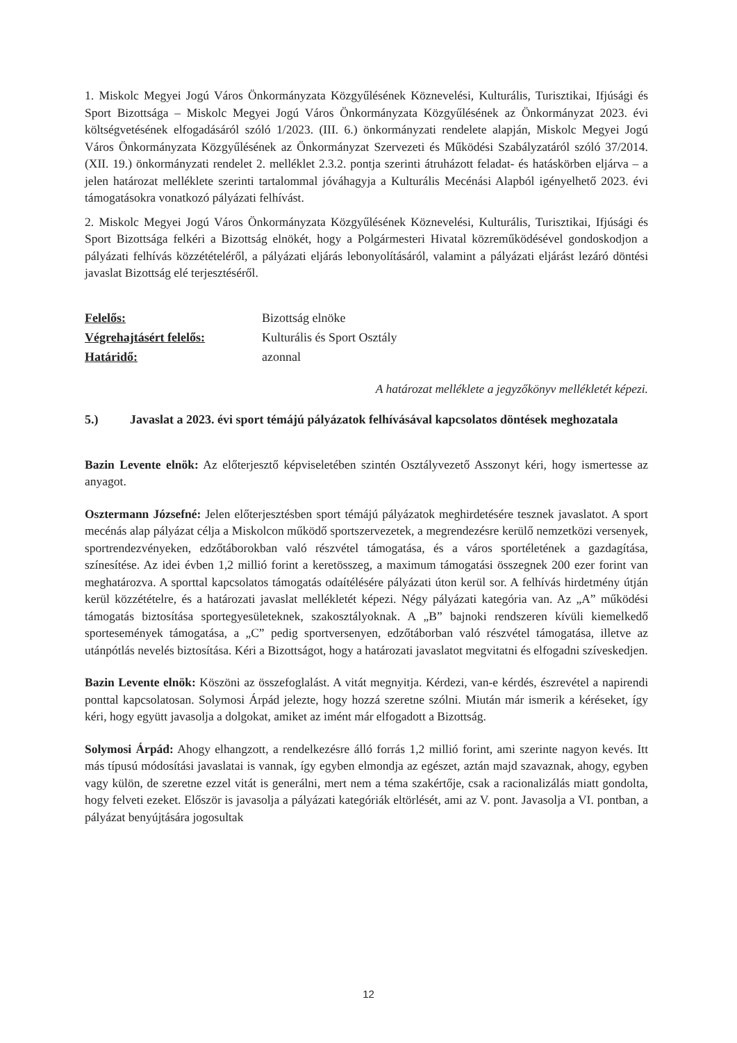1. Miskolc Megyei Jogú Város Önkormányzata Közgyűlésének Köznevelési, Kulturális, Turisztikai, Ifjúsági és Sport Bizottsága – Miskolc Megyei Jogú Város Önkormányzata Közgyűlésének az Önkormányzat 2023. évi költségvetésének elfogadásáról szóló 1/2023. (III. 6.) önkormányzati rendelete alapján, Miskolc Megyei Jogú Város Önkormányzata Közgyűlésének az Önkormányzat Szervezeti és Működési Szabályzatáról szóló 37/2014. (XII. 19.) önkormányzati rendelet 2. melléklet 2.3.2. pontja szerinti átruházott feladat- és hatáskörben eljárva – a jelen határozat melléklete szerinti tartalommal jóváhagyja a Kulturális Mecénási Alapból igényelhető 2023. évi támogatásokra vonatkozó pályázati felhívást.
2. Miskolc Megyei Jogú Város Önkormányzata Közgyűlésének Köznevelési, Kulturális, Turisztikai, Ifjúsági és Sport Bizottsága felkéri a Bizottság elnökét, hogy a Polgármesteri Hivatal közreműködésével gondoskodjon a pályázati felhívás közzétételéről, a pályázati eljárás lebonyolításáról, valamint a pályázati eljárást lezáró döntési javaslat Bizottság elé terjesztéséről.
Felelős: Bizottság elnöke Végrehajtásért felelős: Kulturális és Sport Osztály Határidő: azonnal
A határozat melléklete a jegyzőkönyv mellékletét képezi.
5.) Javaslat a 2023. évi sport témájú pályázatok felhívásával kapcsolatos döntések meghozatala
Bazin Levente elnök: Az előterjesztő képviseletében szintén Osztályvezető Asszonyt kéri, hogy ismertesse az anyagot.
Osztermann Józsefné: Jelen előterjesztésben sport témájú pályázatok meghirdetésére tesznek javaslatot. A sport mecénás alap pályázat célja a Miskolcon működő sportszervezetek, a megrendezésre kerülő nemzetközi versenyek, sportrendezvényeken, edzőtáborokban való részvétel támogatása, és a város sportéletének a gazdagítása, színesítése. Az idei évben 1,2 millió forint a keretösszeg, a maximum támogatási összegnek 200 ezer forint van meghatározva. A sporttal kapcsolatos támogatás odaítélésére pályázati úton kerül sor. A felhívás hirdetmény útján kerül közzétételre, és a határozati javaslat mellékletét képezi. Négy pályázati kategória van. Az „A” működési támogatás biztosítása sportegyesületeknek, szakosztályoknak. A „B” bajnoki rendszeren kívüli kiemelkedő sportesemények támogatása, a „C” pedig sportversenyen, edzőtáborban való részvétel támogatása, illetve az utánpótlás nevelés biztosítása. Kéri a Bizottságot, hogy a határozati javaslatot megvitatni és elfogadni szíveskedjen.
Bazin Levente elnök: Köszöni az összefoglalást. A vitát megnyitja. Kérdezi, van-e kérdés, észrevétel a napirendi ponttal kapcsolatosan. Solymosi Árpád jelezte, hogy hozzá szeretne szólni. Miután már ismerik a kéréseket, így kéri, hogy együtt javasolja a dolgokat, amiket az imént már elfogadott a Bizottság.
Solymosi Árpád: Ahogy elhangzott, a rendelkezésre álló forrás 1,2 millió forint, ami szerinte nagyon kevés. Itt más típusú módosítási javaslatai is vannak, így egyben elmondja az egészet, aztán majd szavaznak, ahogy, egyben vagy külön, de szeretne ezzel vitát is generálni, mert nem a téma szakértője, csak a racionalizálás miatt gondolta, hogy felveti ezeket. Először is javasolja a pályázati kategóriák eltörlését, ami az V. pont. Javasolja a VI. pontban, a pályázat benyújtására jogosultak
12